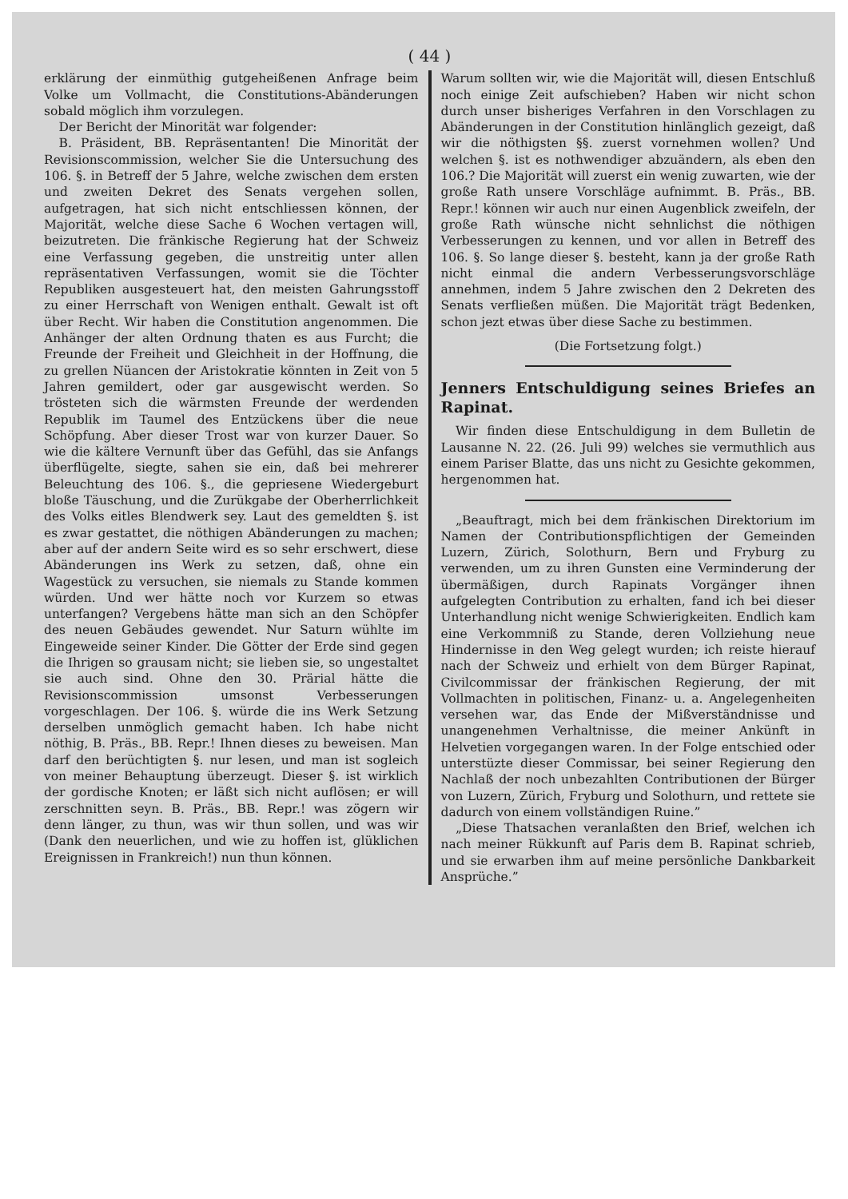( 44 )
erklärung der einmüthig gutgeheißenen Anfrage beim Volke um Vollmacht, die Constitutions-Abänderungen sobald möglich ihm vorzulegen.
Der Bericht der Minorität war folgender:
B. Präsident, BB. Repräsentanten! Die Minorität der Revisionscommission, welcher Sie die Untersuchung des 106. §. in Betreff der 5 Jahre, welche zwischen dem ersten und zweiten Dekret des Senats vergehen sollen, aufgetragen, hat sich nicht entschliessen können, der Majorität, welche diese Sache 6 Wochen vertagen will, beizutreten. Die fränkische Regierung hat der Schweiz eine Verfassung gegeben, die unstreitig unter allen repräsentativen Verfassungen, womit sie die Töchter Republiken ausgesteuert hat, den meisten Gahrungsstoff zu einer Herrschaft von Wenigen enthalt. Gewalt ist oft über Recht. Wir haben die Constitution angenommen. Die Anhänger der alten Ordnung thaten es aus Furcht; die Freunde der Freiheit und Gleichheit in der Hoffnung, die zu grellen Nüancen der Aristokratie könnten in Zeit von 5 Jahren gemildert, oder gar ausgewischt werden. So trösteten sich die wärmsten Freunde der werdenden Republik im Taumel des Entzückens über die neue Schöpfung. Aber dieser Trost war von kurzer Dauer. So wie die kältere Vernunft über das Gefühl, das sie Anfangs überflügelte, siegte, sahen sie ein, daß bei mehrerer Beleuchtung des 106. §., die gepriesene Wiedergeburt bloße Täuschung, und die Zurükgabe der Oberherrlichkeit des Volks eitles Blendwerk sey. Laut des gemeldten §. ist es zwar gestattet, die nöthigen Abänderungen zu machen; aber auf der andern Seite wird es so sehr erschwert, diese Abänderungen ins Werk zu setzen, daß, ohne ein Wagestück zu versuchen, sie niemals zu Stande kommen würden. Und wer hätte noch vor Kurzem so etwas unterfangen? Vergebens hätte man sich an den Schöpfer des neuen Gebäudes gewendet. Nur Saturn wühlte im Eingeweide seiner Kinder. Die Götter der Erde sind gegen die Ihrigen so grausam nicht; sie lieben sie, so ungestaltet sie auch sind. Ohne den 30. Prärial hätte die Revisionscommission umsonst Verbesserungen vorgeschlagen. Der 106. §. würde die ins Werk Setzung derselben unmöglich gemacht haben. Ich habe nicht nöthig, B. Präs., BB. Repr.! Ihnen dieses zu beweisen. Man darf den berüchtigten §. nur lesen, und man ist sogleich von meiner Behauptung überzeugt. Dieser §. ist wirklich der gordische Knoten; er läßt sich nicht auflösen; er will zerschnitten seyn. B. Präs., BB. Repr.! was zögern wir denn länger, zu thun, was wir thun sollen, und was wir (Dank den neuerlichen, und wie zu hoffen ist, glüklichen Ereignissen in Frankreich!) nun thun können.
Warum sollten wir, wie die Majorität will, diesen Entschluß noch einige Zeit aufschieben? Haben wir nicht schon durch unser bisheriges Verfahren in den Vorschlagen zu Abänderungen in der Constitution hinlänglich gezeigt, daß wir die nöthigsten §§. zuerst vornehmen wollen? Und welchen §. ist es nothwendiger abzuändern, als eben den 106.? Die Majorität will zuerst ein wenig zuwarten, wie der große Rath unsere Vorschläge aufnimmt. B. Präs., BB. Repr.! können wir auch nur einen Augenblick zweifeln, der große Rath wünsche nicht sehnlichst die nöthigen Verbesserungen zu kennen, und vor allen in Betreff des 106. §. So lange dieser §. besteht, kann ja der große Rath nicht einmal die andern Verbesserungsvorschläge annehmen, indem 5 Jahre zwischen den 2 Dekreten des Senats verfließen müßen. Die Majorität trägt Bedenken, schon jezt etwas über diese Sache zu bestimmen.
(Die Fortsetzung folgt.)
Jenners Entschuldigung seines Briefes an Rapinat.
Wir finden diese Entschuldigung in dem Bulletin de Lausanne N. 22. (26. Juli 99) welches sie vermuthlich aus einem Pariser Blatte, das uns nicht zu Gesichte gekommen, hergenommen hat.
„Beauftragt, mich bei dem fränkischen Direktorium im Namen der Contributionspflichtigen der Gemeinden Luzern, Zürich, Solothurn, Bern und Fryburg zu verwenden, um zu ihren Gunsten eine Verminderung der übermäßigen, durch Rapinats Vorgänger ihnen aufgelegten Contribution zu erhalten, fand ich bei dieser Unterhandlung nicht wenige Schwierigkeiten. Endlich kam eine Verkommniß zu Stande, deren Vollziehung neue Hindernisse in den Weg gelegt wurden; ich reiste hierauf nach der Schweiz und erhielt von dem Bürger Rapinat, Civilcommissar der fränkischen Regierung, der mit Vollmachten in politischen, Finanz- u. a. Angelegenheiten versehen war, das Ende der Mißverständnisse und unangenehmen Verhaltnisse, die meiner Ankünft in Helvetien vorgegangen waren. In der Folge entschied oder unterstüzte dieser Commissar, bei seiner Regierung den Nachlaß der noch unbezahlten Contributionen der Bürger von Luzern, Zürich, Fryburg und Solothurn, und rettete sie dadurch von einem vollständigen Ruine.”
„Diese Thatsachen veranlaßten den Brief, welchen ich nach meiner Rükkunft auf Paris dem B. Rapinat schrieb, und sie erwarben ihm auf meine persönliche Dankbarkeit Ansprüche.”